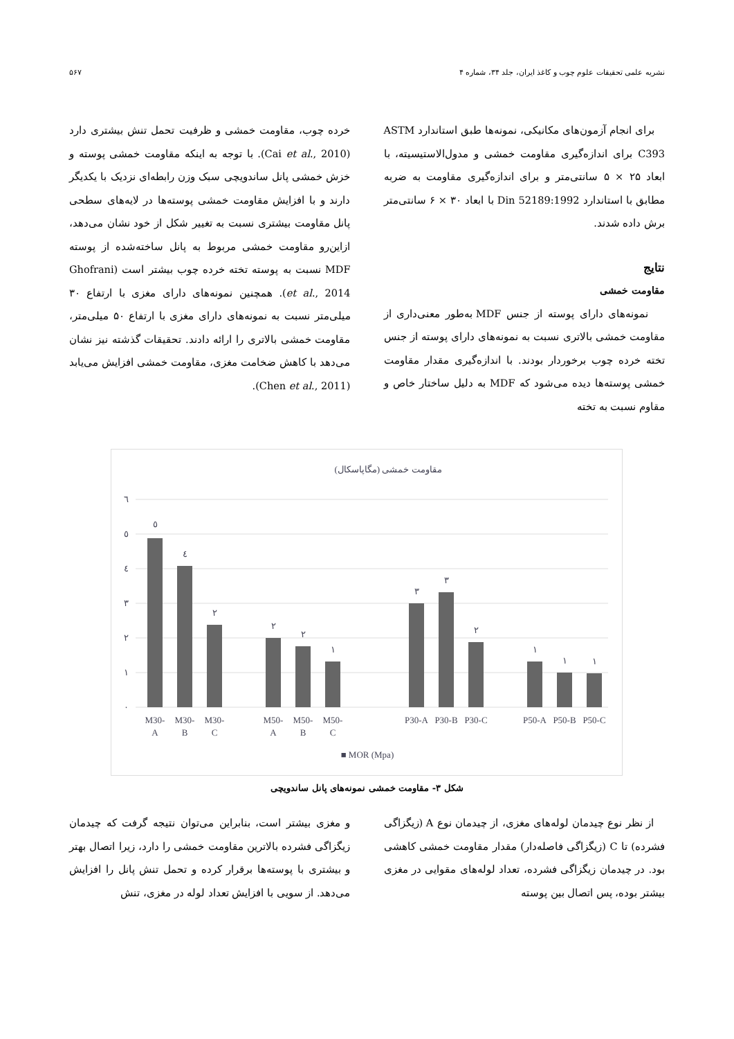نشریه علمی تحقیقات علوم چوب و کاغذ ایران، جلد ۳۴، شماره ۴ ۵۶۷
برای انجام آزمون‌های مکانیکی، نمونه‌ها طبق استاندارد ASTM C393 برای اندازه‌گیری مقاومت خمشی و مدول‌الاستیسیته، با ابعاد ۲۵ × ۵ سانتی‌متر و برای اندازه‌گیری مقاومت به ضربه مطابق با استاندارد Din 52189:1992 با ابعاد ۳۰ × ۶ سانتی‌متر برش داده شدند.
نتایج
مقاومت خمشی
نمونه‌های دارای پوسته از جنس MDF به‌طور معنی‌داری از مقاومت خمشی بالاتری نسبت به نمونه‌های دارای پوسته از جنس تخته خرده چوب برخوردار بودند. با اندازه‌گیری مقدار مقاومت خمشی پوسته‌ها دیده می‌شود که MDF به دلیل ساختار خاص و مقاوم نسبت به تخته
خرده چوب، مقاومت خمشی و ظرفیت تحمل تنش بیشتری دارد (Cai et al., 2010). با توجه به اینکه مقاومت خمشی پوسته و خزش خمشی پانل ساندویچی سبک وزن رابطه‌ای نزدیک با یکدیگر دارند و با افزایش مقاومت خمشی پوسته‌ها در لایه‌های سطحی پانل مقاومت بیشتری نسبت به تغییر شکل از خود نشان می‌دهد، ازاین‌رو مقاومت خمشی مربوط به پانل ساخته‌شده از پوسته MDF نسبت به پوسته تخته خرده چوب بیشتر است (Ghofrani et al., 2014). همچنین نمونه‌های دارای مغزی با ارتفاع ۳۰ میلی‌متر نسبت به نمونه‌های دارای مغزی با ارتفاع ۵۰ میلی‌متر، مقاومت خمشی بالاتری را ارائه دادند. تحقیقات گذشته نیز نشان می‌دهد با کاهش ضخامت مغزی، مقاومت خمشی افزایش می‌یابد (Chen et al., 2011).
مقاومت خمشی (مگاپاسکال)
٦
٥
٤
٣
٢
١
٠
٥
٤
٢
٢
٢
١
٣
٣
٢
١
١
١
M30-
A
M30-
B
M30-
C
M50-
A
M50-
B
M50-
C
P30-A
P30-B
P30-C
P50-A
P50-B
P50-C
■ MOR (Mpa)
شکل ۳- مقاومت خمشی نمونه‌های پانل ساندویچی
از نظر نوع چیدمان لوله‌های مغزی، از چیدمان نوع A (زیگزاگی فشرده) تا C (زیگزاگی فاصله‌دار) مقدار مقاومت خمشی کاهشی بود. در چیدمان زیگزاگی فشرده، تعداد لوله‌های مقوایی در مغزی بیشتر بوده، پس اتصال بین پوسته
و مغزی بیشتر است، بنابراین می‌توان نتیجه گرفت که چیدمان زیگزاگی فشرده بالاترین مقاومت خمشی را دارد، زیرا اتصال بهتر و بیشتری با پوسته‌ها برقرار کرده و تحمل تنش پانل را افزایش می‌دهد. از سویی با افزایش تعداد لوله در مغزی، تنش